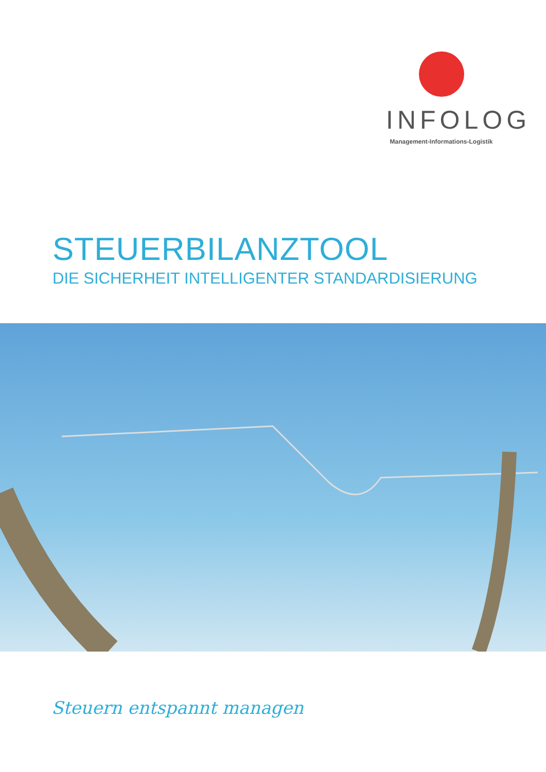INFOLOG
Management-Informations-Logistik
STEUERBILANZTOOL
DIE SICHERHEIT INTELLIGENTER STANDARDISIERUNG
Steuern entspannt managen